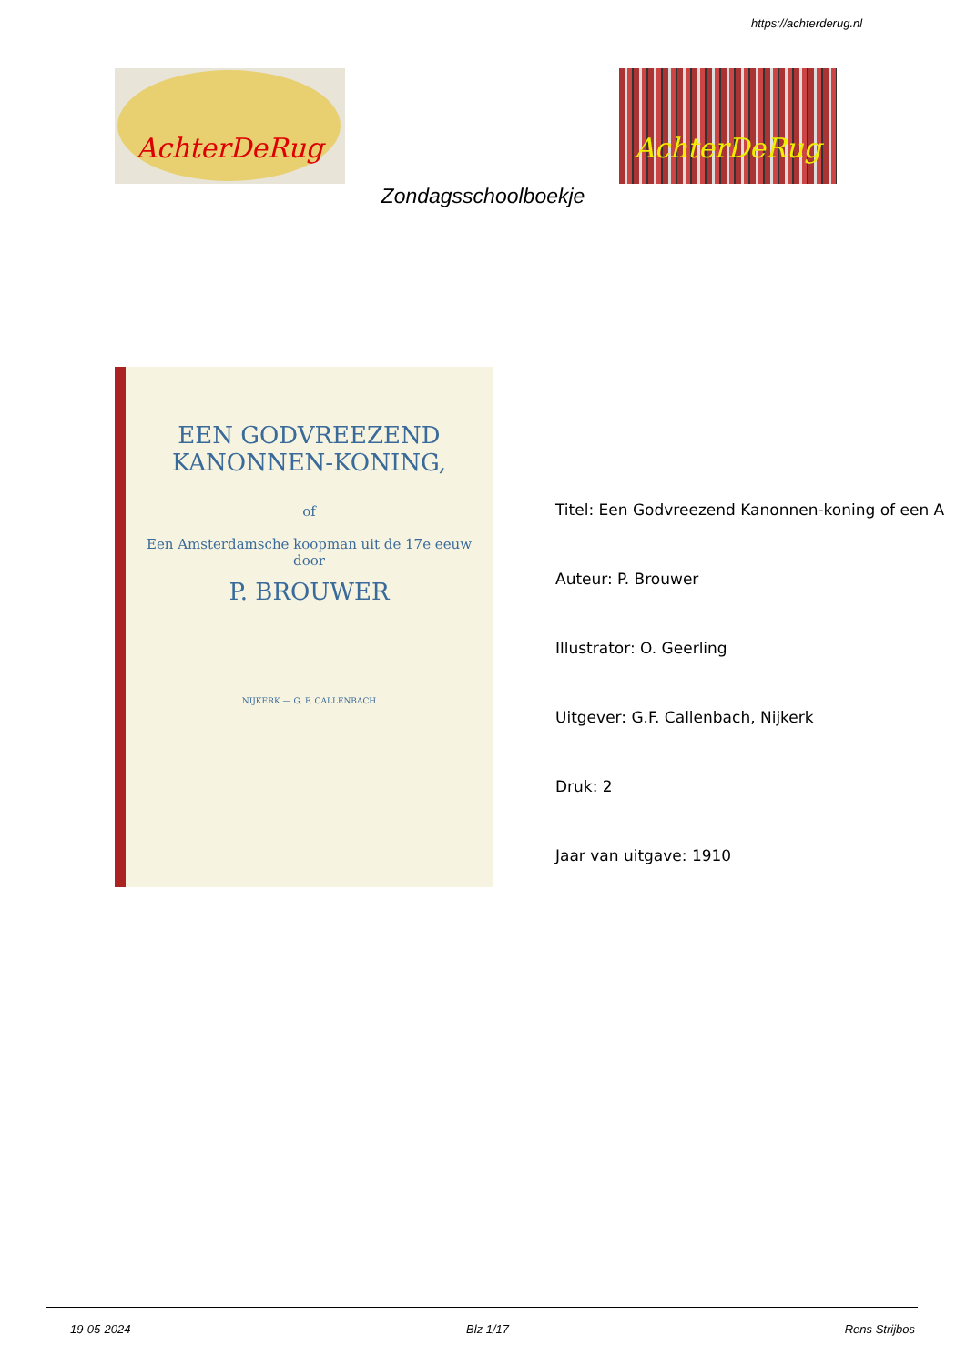https://achterderug.nl
AchterDeRug AchterDeRug
Zondagsschoolboekje
EEN GODVREEZEND KANONNEN-KONING,
of
Een Amsterdamsche koopman uit de 17e eeuw
door
P. BROUWER
NIJKERK — G. F. CALLENBACH
Titel: Een Godvreezend Kanonnen-koning of een A
Auteur: P. Brouwer
Illustrator: O. Geerling
Uitgever: G.F. Callenbach, Nijkerk
Druk: 2
Jaar van uitgave: 1910
19-05-2024 Blz 1/17 Rens Strijbos